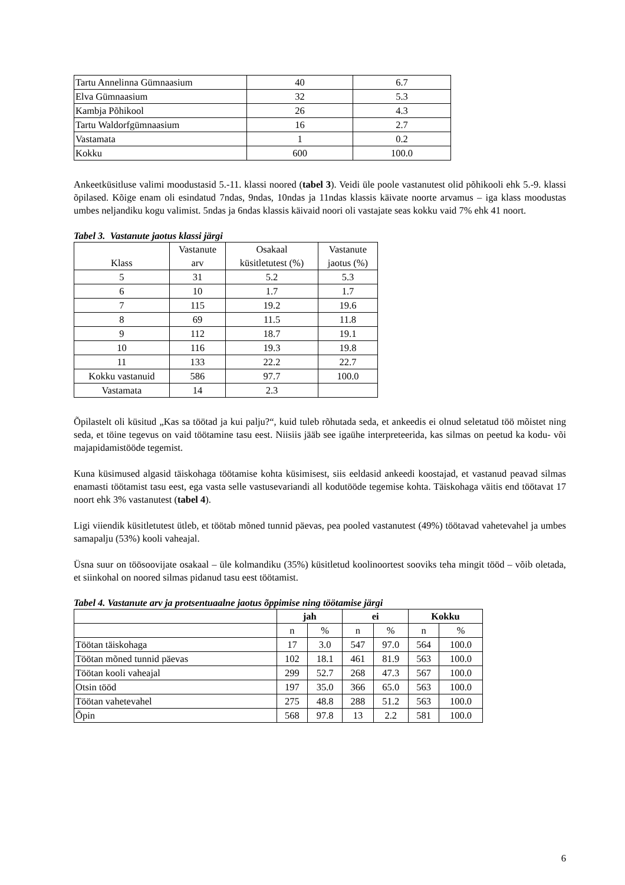| Tartu Annelinna Gümnaasium | 40 | 6.7 |
| Elva Gümnaasium | 32 | 5.3 |
| Kambja Põhikool | 26 | 4.3 |
| Tartu Waldorfgümnaasium | 16 | 2.7 |
| Vastamata | 1 | 0.2 |
| Kokku | 600 | 100.0 |
Ankeetküsitluse valimi moodustasid 5.-11. klassi noored (tabel 3). Veidi üle poole vastanutest olid põhikooli ehk 5.-9. klassi õpilased. Kõige enam oli esindatud 7ndas, 9ndas, 10ndas ja 11ndas klassis käivate noorte arvamus – iga klass moodustas umbes neljandiku kogu valimist. 5ndas ja 6ndas klassis käivaid noori oli vastajate seas kokku vaid 7% ehk 41 noort.
Tabel 3. Vastanute jaotus klassi järgi
| Klass | Vastanute arv | Osakaal küsitletutest (%) | Vastanute jaotus (%) |
| 5 | 31 | 5.2 | 5.3 |
| 6 | 10 | 1.7 | 1.7 |
| 7 | 115 | 19.2 | 19.6 |
| 8 | 69 | 11.5 | 11.8 |
| 9 | 112 | 18.7 | 19.1 |
| 10 | 116 | 19.3 | 19.8 |
| 11 | 133 | 22.2 | 22.7 |
| Kokku vastanuid | 586 | 97.7 | 100.0 |
| Vastamata | 14 | 2.3 | |
Õpilastelt oli küsitud „Kas sa töötad ja kui palju?“, kuid tuleb rõhutada seda, et ankeedis ei olnud seletatud töö mõistet ning seda, et töine tegevus on vaid töötamine tasu eest. Niisiis jääb see igaühe interpreteerida, kas silmas on peetud ka kodu- või majapidamistööde tegemist.
Kuna küsimused algasid täiskohaga töötamise kohta küsimisest, siis eeldasid ankeedi koostajad, et vastanud peavad silmas enamasti töötamist tasu eest, ega vasta selle vastusevariandi all kodutööde tegemise kohta. Täiskohaga väitis end töötavat 17 noort ehk 3% vastanutest (tabel 4).
Ligi viiendik küsitletutest ütleb, et töötab mõned tunnid päevas, pea pooled vastanutest (49%) töötavad vahetevahel ja umbes samapalju (53%) kooli vaheajal.
Üsna suur on töösoovijate osakaal – üle kolmandiku (35%) küsitletud koolinoortest sooviks teha mingit tööd – võib oletada, et siinkohal on noored silmas pidanud tasu eest töötamist.
Tabel 4. Vastanute arv ja protsentuaalne jaotus õppimise ning töötamise järgi
| | jah | | ei | | Kokku | |
| | n | % | n | % | n | % |
| Töötan täiskohaga | 17 | 3.0 | 547 | 97.0 | 564 | 100.0 |
| Töötan mõned tunnid päevas | 102 | 18.1 | 461 | 81.9 | 563 | 100.0 |
| Töötan kooli vaheajal | 299 | 52.7 | 268 | 47.3 | 567 | 100.0 |
| Otsin tööd | 197 | 35.0 | 366 | 65.0 | 563 | 100.0 |
| Töötan vahetevahel | 275 | 48.8 | 288 | 51.2 | 563 | 100.0 |
| Õpin | 568 | 97.8 | 13 | 2.2 | 581 | 100.0 |
6